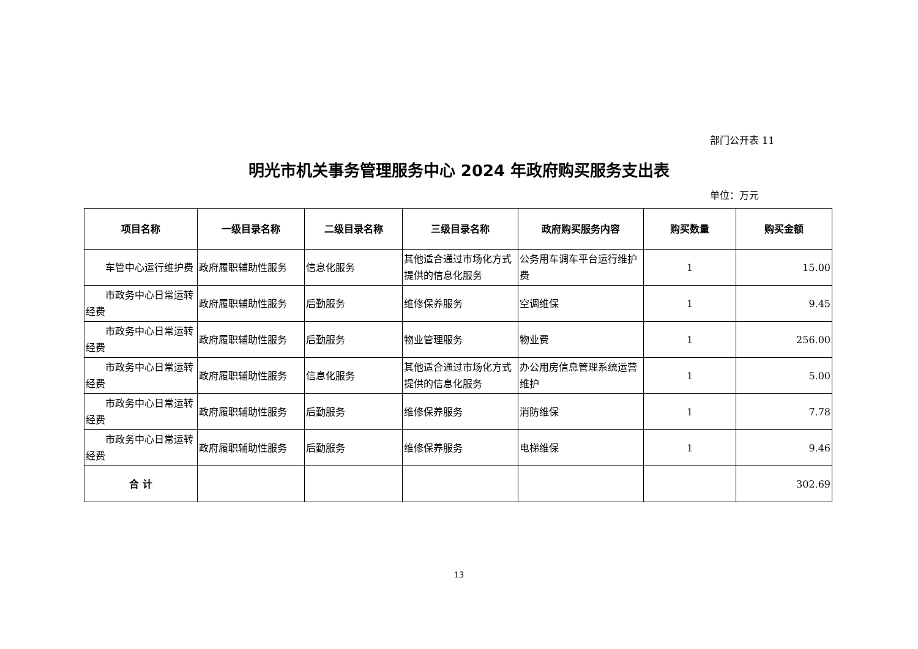部门公开表 11
明光市机关事务管理服务中心 2024 年政府购买服务支出表
单位：万元
| 项目名称 | 一级目录名称 | 二级目录名称 | 三级目录名称 | 政府购买服务内容 | 购买数量 | 购买金额 |
| --- | --- | --- | --- | --- | --- | --- |
| 车管中心运行维护费 | 政府履职辅助性服务 | 信息化服务 | 其他适合通过市场化方式提供的信息化服务 | 公务用车调车平台运行维护费 | 1 | 15.00 |
| 市政务中心日常运转经费 | 政府履职辅助性服务 | 后勤服务 | 维修保养服务 | 空调维保 | 1 | 9.45 |
| 市政务中心日常运转经费 | 政府履职辅助性服务 | 后勤服务 | 物业管理服务 | 物业费 | 1 | 256.00 |
| 市政务中心日常运转经费 | 政府履职辅助性服务 | 信息化服务 | 其他适合通过市场化方式提供的信息化服务 | 办公用房信息管理系统运营维护 | 1 | 5.00 |
| 市政务中心日常运转经费 | 政府履职辅助性服务 | 后勤服务 | 维修保养服务 | 消防维保 | 1 | 7.78 |
| 市政务中心日常运转经费 | 政府履职辅助性服务 | 后勤服务 | 维修保养服务 | 电梯维保 | 1 | 9.46 |
| 合 计 | | | | | | 302.69 |
13